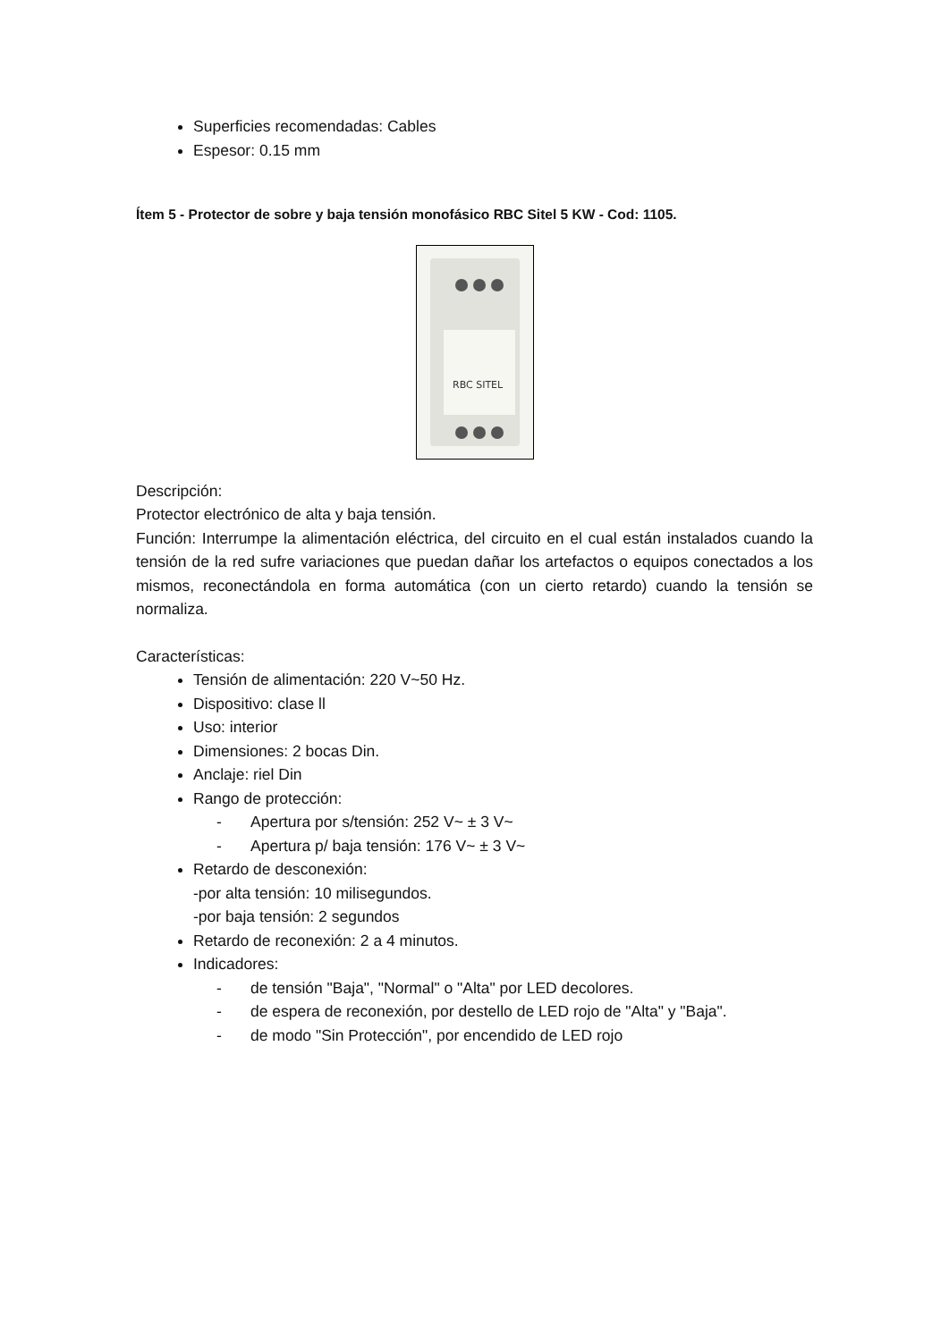Superficies recomendadas: Cables
Espesor: 0.15 mm
Ítem 5 - Protector de sobre y baja tensión monofásico RBC Sitel 5 KW - Cod: 1105.
RBC SITEL
Descripción:
Protector electrónico de alta y baja tensión.
Función: Interrumpe la alimentación eléctrica, del circuito en el cual están instalados cuando la tensión de la red sufre variaciones que puedan dañar los artefactos o equipos conectados a los mismos, reconectándola en forma automática (con un cierto retardo) cuando la tensión se normaliza.
Características:
Tensión de alimentación: 220 V~50 Hz.
Dispositivo: clase ll
Uso: interior
Dimensiones: 2 bocas Din.
Anclaje: riel Din
Rango de protección:
- Apertura por s/tensión: 252 V~ ± 3 V~
- Apertura p/ baja tensión: 176 V~ ± 3 V~
Retardo de desconexión:
-por alta tensión: 10 milisegundos.
-por baja tensión: 2 segundos
Retardo de reconexión: 2 a 4 minutos.
Indicadores:
- de tensión "Baja", "Normal" o "Alta" por LED decolores.
- de espera de reconexión, por destello de LED rojo de "Alta" y "Baja".
- de modo "Sin Protección", por encendido de LED rojo